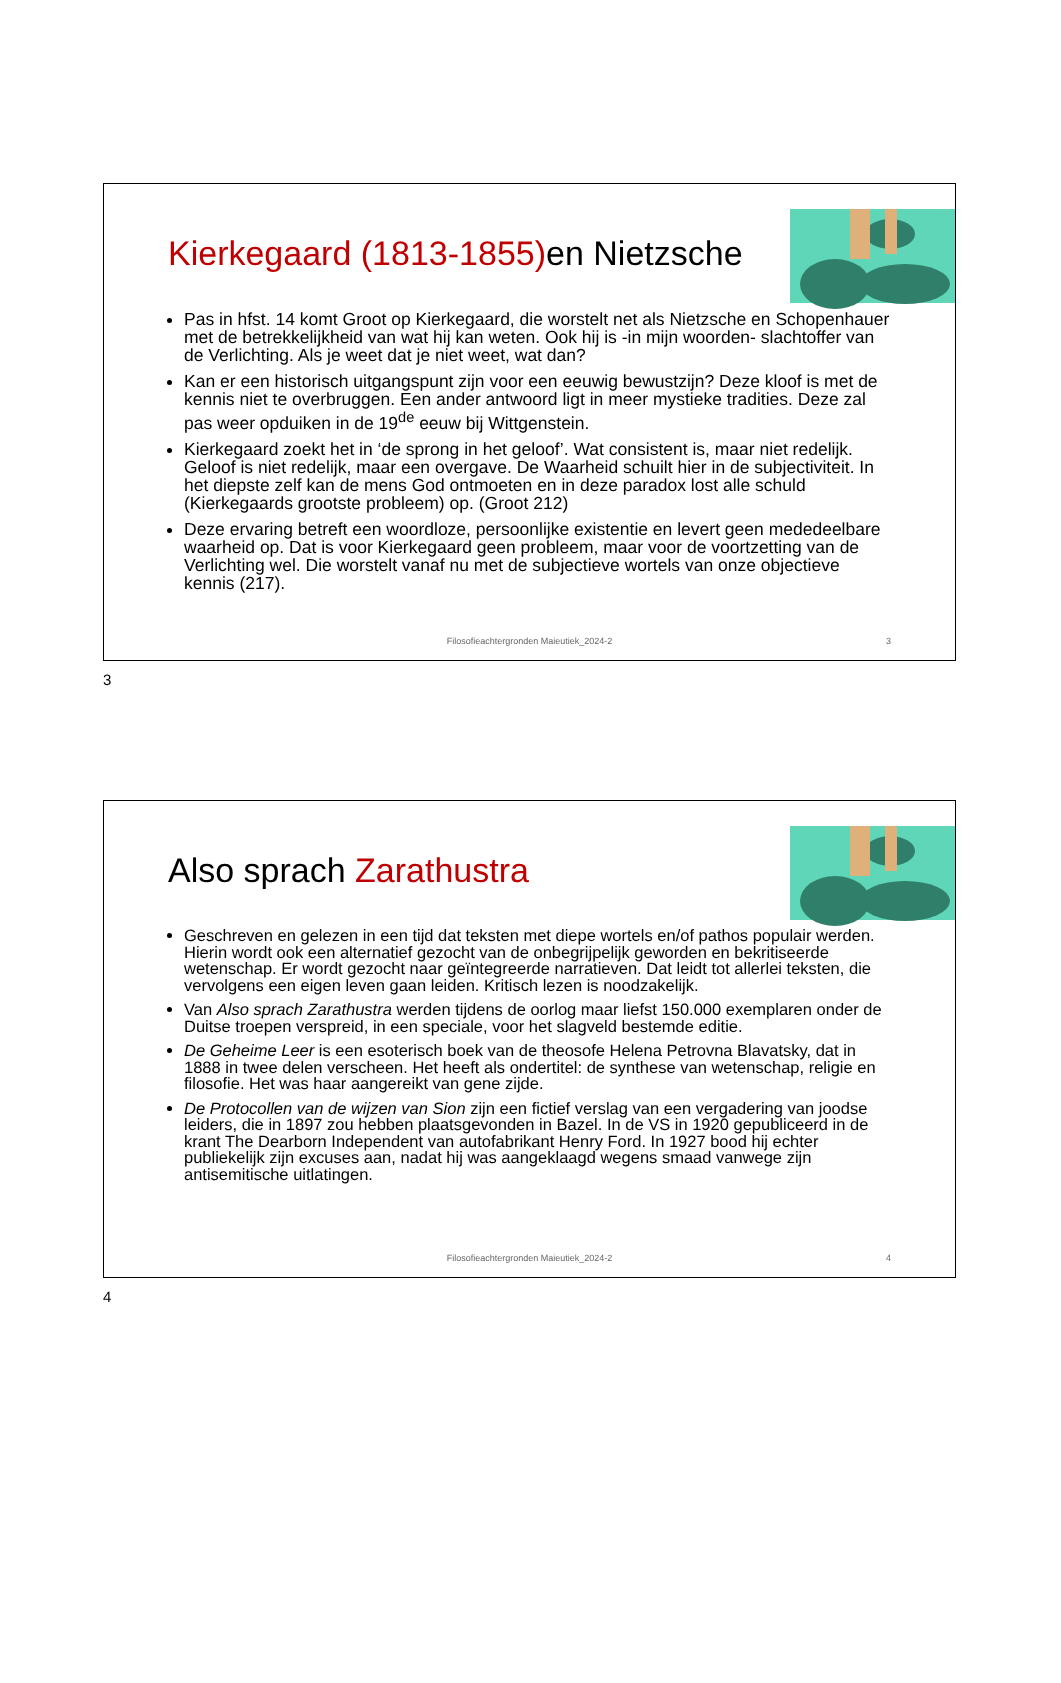Kierkegaard (1813-1855) en Nietzsche
Pas in hfst. 14 komt Groot op Kierkegaard, die worstelt net als Nietzsche en Schopenhauer met de betrekkelijkheid van wat hij kan weten. Ook hij is -in mijn woorden- slachtoffer van de Verlichting. Als je weet dat je niet weet, wat dan?
Kan er een historisch uitgangspunt zijn voor een eeuwig bewustzijn? Deze kloof is met de kennis niet te overbruggen. Een ander antwoord ligt in meer mystieke tradities. Deze zal pas weer opduiken in de 19<sup>de</sup> eeuw bij Wittgenstein.
Kierkegaard zoekt het in ‘de sprong in het geloof’. Wat consistent is, maar niet redelijk. Geloof is niet redelijk, maar een overgave. De Waarheid schuilt hier in de subjectiviteit. In het diepste zelf kan de mens God ontmoeten en in deze paradox lost alle schuld (Kierkegaards grootste probleem) op. (Groot 212)
Deze ervaring betreft een woordloze, persoonlijke existentie en levert geen mededeelbare waarheid op. Dat is voor Kierkegaard geen probleem, maar voor de voortzetting van de Verlichting wel. Die worstelt vanaf nu met de subjectieve wortels van onze objectieve kennis (217).
Filosofieachtergronden Maieutiek_2024-2
3
3
Also sprach Zarathustra
Geschreven en gelezen in een tijd dat teksten met diepe wortels en/of pathos populair werden. Hierin wordt ook een alternatief gezocht van de onbegrijpelijk geworden en bekritiseerde wetenschap. Er wordt gezocht naar geïntegreerde narratieven. Dat leidt tot allerlei teksten, die vervolgens een eigen leven gaan leiden. Kritisch lezen is noodzakelijk.
Van Also sprach Zarathustra werden tijdens de oorlog maar liefst 150.000 exemplaren onder de Duitse troepen verspreid, in een speciale, voor het slagveld bestemde editie.
De Geheime Leer is een esoterisch boek van de theosofe Helena Petrovna Blavatsky, dat in 1888 in twee delen verscheen. Het heeft als ondertitel: de synthese van wetenschap, religie en filosofie. Het was haar aangereikt van gene zijde.
De Protocollen van de wijzen van Sion zijn een fictief verslag van een vergadering van joodse leiders, die in 1897 zou hebben plaatsgevonden in Bazel. In de VS in 1920 gepubliceerd in de krant The Dearborn Independent van autofabrikant Henry Ford. In 1927 bood hij echter publiekelijk zijn excuses aan, nadat hij was aangeklaagd wegens smaad vanwege zijn antisemitische uitlatingen.
Filosofieachtergronden Maieutiek_2024-2
4
4